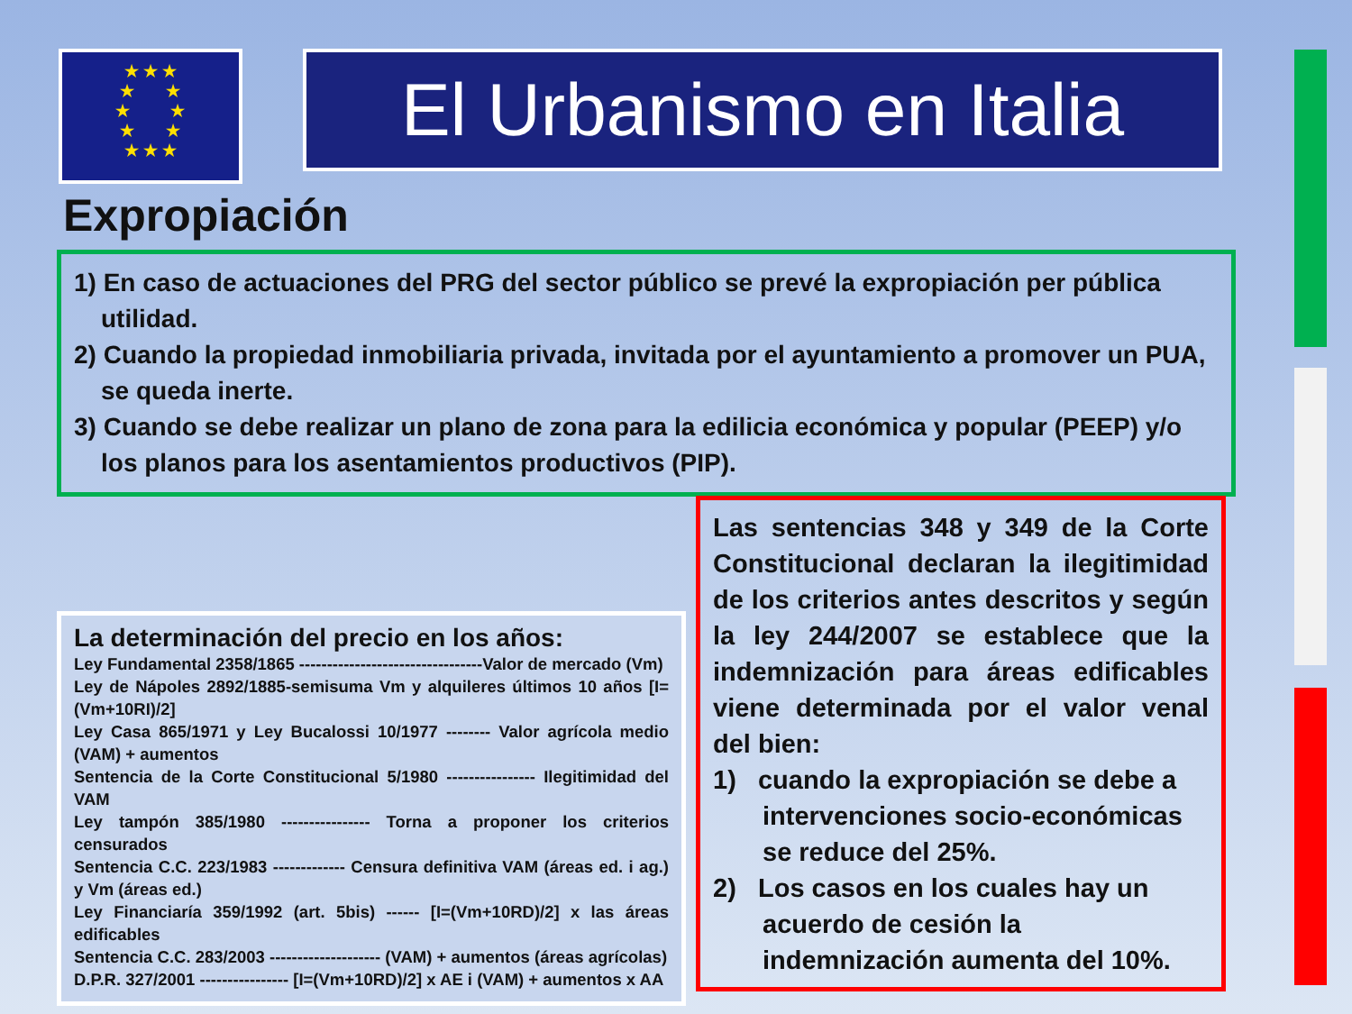★ ★ ★
★ ★
★ ★
★ ★
★ ★ ★
El Urbanismo en Italia
Expropiación
1) En caso de actuaciones del PRG del sector público se prevé la expropiación per pública utilidad.
2) Cuando la propiedad inmobiliaria privada, invitada por el ayuntamiento a promover un PUA, se queda inerte.
3) Cuando se debe realizar un plano de zona para la edilicia económica y popular (PEEP) y/o los planos para los asentamientos productivos (PIP).
La determinación del precio en los años:
Ley Fundamental 2358/1865 ---------------------------------Valor de mercado (Vm)
Ley de Nápoles 2892/1885-semisuma Vm y alquileres últimos 10 años [I=(Vm+10RI)/2]
Ley Casa 865/1971 y Ley Bucalossi 10/1977 -------- Valor agrícola medio (VAM) + aumentos
Sentencia de la Corte Constitucional 5/1980 ---------------- Ilegitimidad del VAM
Ley tampón 385/1980 ---------------- Torna a proponer los criterios censurados
Sentencia C.C. 223/1983 ------------- Censura definitiva VAM (áreas ed. i ag.) y Vm (áreas ed.)
Ley Financiaría 359/1992 (art. 5bis) ------ [I=(Vm+10RD)/2] x las áreas edificables
Sentencia C.C. 283/2003 -------------------- (VAM) + aumentos (áreas agrícolas)
D.P.R. 327/2001 ---------------- [I=(Vm+10RD)/2] x AE i (VAM) + aumentos x AA
Las sentencias 348 y 349 de la Corte Constitucional declaran la ilegitimidad de los criterios antes descritos y según la ley 244/2007 se establece que la indemnización para áreas edificables viene determinada por el valor venal del bien:
1) cuando la expropiación se debe a intervenciones socio-económicas se reduce del 25%.
2) Los casos en los cuales hay un acuerdo de cesión la indemnización aumenta del 10%.